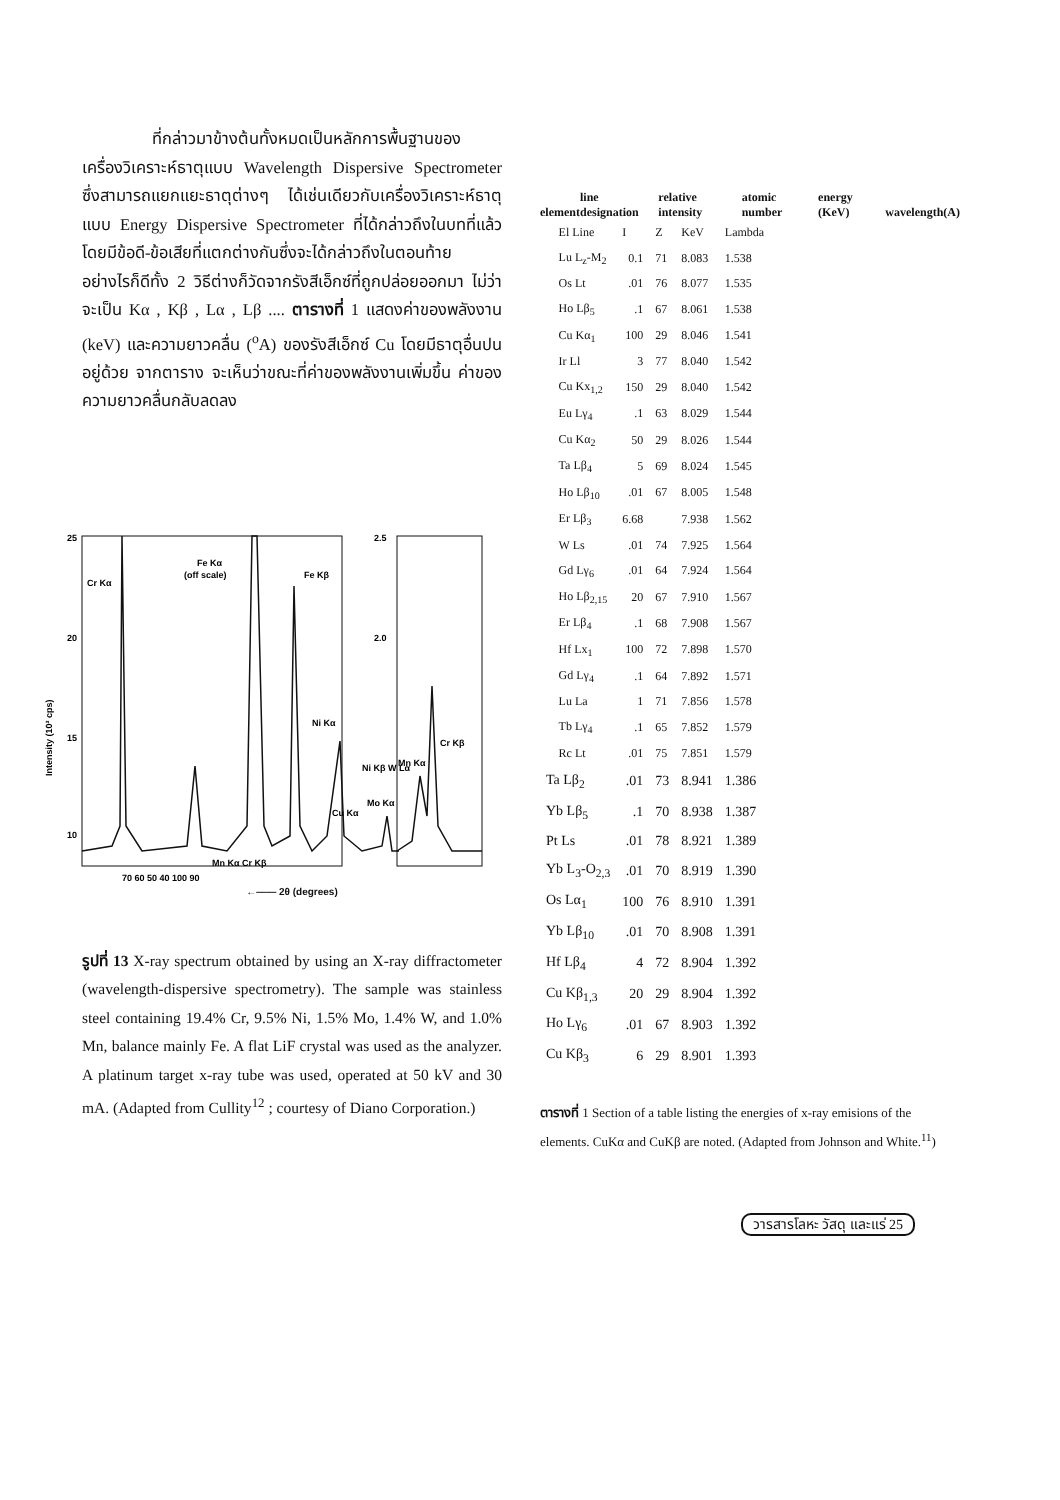ที่กล่าวมาข้างต้นทั้งหมดเป็นหลักการพื้นฐานของ เครื่องวิเคราะห์ธาตุแบบ Wavelength Dispersive Spectrometer ซึ่งสามารถแยกแยะธาตุต่างๆ ได้เช่นเดียวกับเครื่องวิเคราะห์ธาตุแบบ Energy Dispersive Spectrometer ที่ได้กล่าวถึงในบทที่แล้ว โดยมีข้อดี-ข้อเสียที่แตกต่างกันซึ่งจะได้กล่าวถึงในตอนท้าย อย่างไรก็ดีทั้ง 2 วิธีต่างก็วัดจากรังสีเอ็กซ์ที่ถูกปล่อยออกมา ไม่ว่าจะเป็น Kα , Kβ , Lα , Lβ .... ตารางที่ 1 แสดงค่าของพลังงาน (keV) และความยาวคลื่น (<sup>o</sup>A) ของรังสีเอ็กซ์ Cu โดยมีธาตุอื่นปนอยู่ด้วย จากตาราง จะเห็นว่าขณะที่ค่าของพลังงานเพิ่มขึ้น ค่าของความยาวคลื่นกลับลดลง
Cr Kα
Fe Kα
(off scale)
Fe Kβ
Ni Kα
Mn Kα Cr Kβ
Cr Kβ
Mn Kα
Cu Kα
Mo Kα
Ni Kβ W Lα
25
20
15
10
2.5
2.0
70 60 50 40 100 90
Intensity (10³ cps)
←—— 2θ (degrees)
รูปที่ 13 X-ray spectrum obtained by using an X-ray diffractometer (wavelength-dispersive spectrometry). The sample was stainless steel containing 19.4% Cr, 9.5% Ni, 1.5% Mo, 1.4% W, and 1.0% Mn, balance mainly Fe. A flat LiF crystal was used as the analyzer. A platinum target x-ray tube was used, operated at 50 kV and 30 mA. (Adapted from Cullity<sup>12</sup> ; courtesy of Diano Corporation.)
element line designation relative intensity atomic number energy (KeV) wavelength(A)
| | El Line | I | Z | KeV | Lambda |
| --- | --- | --- | --- | --- | --- |
| | Lu L<sub>z</sub>-M<sub>2</sub> | 0.1 | 71 | 8.083 | 1.538 |
| | Os Lt | .01 | 76 | 8.077 | 1.535 |
| | Ho Lβ<sub>5</sub> | .1 | 67 | 8.061 | 1.538 |
| | Cu Kα<sub>1</sub> | 100 | 29 | 8.046 | 1.541 |
| | Ir Ll | 3 | 77 | 8.040 | 1.542 |
| | Cu Kx<sub>1,2</sub> | 150 | 29 | 8.040 | 1.542 |
| | Eu Lγ<sub>4</sub> | .1 | 63 | 8.029 | 1.544 |
| | Cu Kα<sub>2</sub> | 50 | 29 | 8.026 | 1.544 |
| | Ta Lβ<sub>4</sub> | 5 | 69 | 8.024 | 1.545 |
| | Ho Lβ<sub>10</sub> | .01 | 67 | 8.005 | 1.548 |
| | Er Lβ<sub>3</sub> | 6.68 | | 7.938 | 1.562 |
| | W Ls | .01 | 74 | 7.925 | 1.564 |
| | Gd Lγ<sub>6</sub> | .01 | 64 | 7.924 | 1.564 |
| | Ho Lβ<sub>2,15</sub> | 20 | 67 | 7.910 | 1.567 |
| | Er Lβ<sub>4</sub> | .1 | 68 | 7.908 | 1.567 |
| | Hf Lx<sub>1</sub> | 100 | 72 | 7.898 | 1.570 |
| | Gd Lγ<sub>4</sub> | .1 | 64 | 7.892 | 1.571 |
| | Lu La | 1 | 71 | 7.856 | 1.578 |
| | Tb Lγ<sub>4</sub> | .1 | 65 | 7.852 | 1.579 |
| | Rc Lt | .01 | 75 | 7.851 | 1.579 |
| Ta Lβ<sub>2</sub> | | .01 | 73 | 8.941 | 1.386 |
| Yb Lβ<sub>5</sub> | | .1 | 70 | 8.938 | 1.387 |
| Pt Ls | | .01 | 78 | 8.921 | 1.389 |
| Yb L<sub>3</sub>-O<sub>2,3</sub> | | .01 | 70 | 8.919 | 1.390 |
| Os Lα<sub>1</sub> | | 100 | 76 | 8.910 | 1.391 |
| Yb Lβ<sub>10</sub> | | .01 | 70 | 8.908 | 1.391 |
| Hf Lβ<sub>4</sub> | | 4 | 72 | 8.904 | 1.392 |
| Cu Kβ<sub>1,3</sub> | | 20 | 29 | 8.904 | 1.392 |
| Ho Lγ<sub>6</sub> | | .01 | 67 | 8.903 | 1.392 |
| Cu Kβ<sub>3</sub> | | 6 | 29 | 8.901 | 1.393 |
ตารางที่ 1 Section of a table listing the energies of x-ray emisions of the elements. CuKα and CuKβ are noted. (Adapted from Johnson and White.<sup>11</sup>)
วารสารโลหะ วัสดุ และแร่ 25